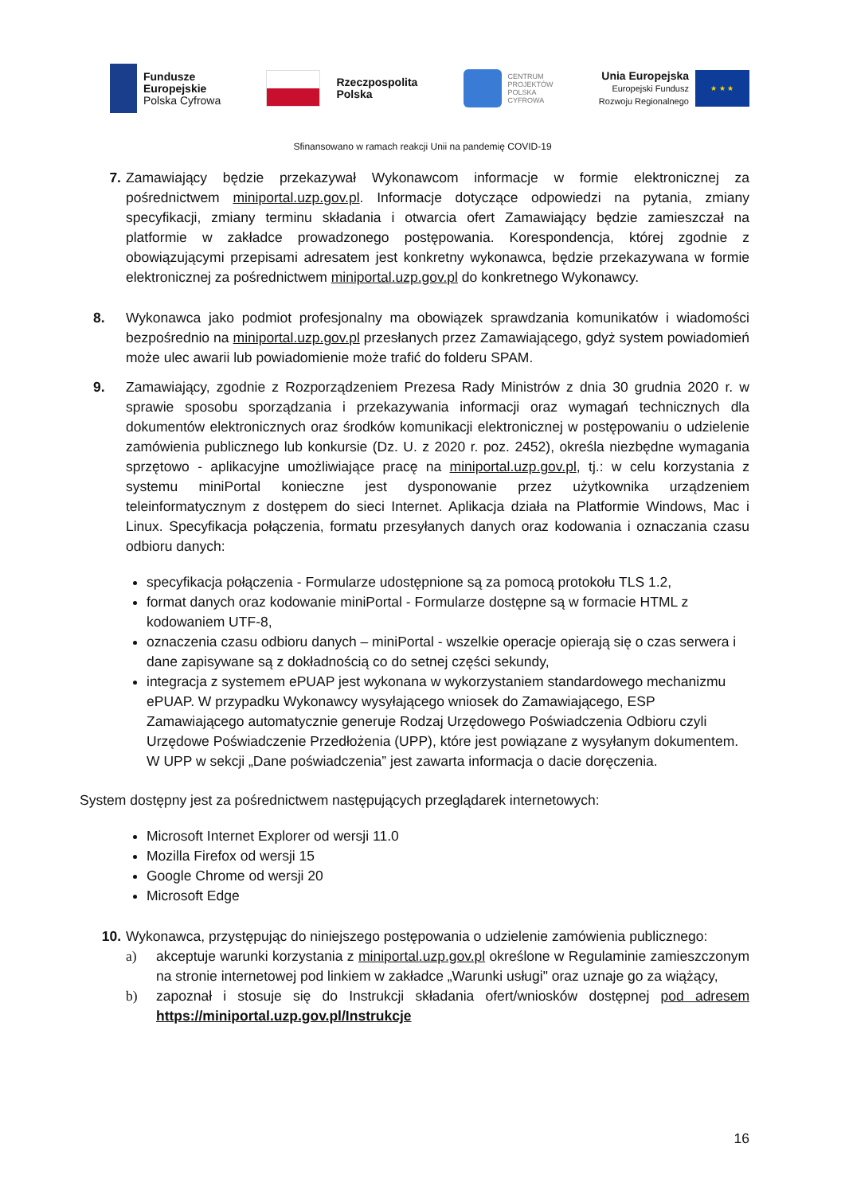Fundusze
Europejskie
Polska Cyfrowa
Rzeczpospolita
Polska
CENTRUM
PROJEKTÓW
POLSKA
CYFROWA
Unia Europejska
Europejski Fundusz
Rozwoju Regionalnego
★ ★ ★
Sfinansowano w ramach reakcji Unii na pandemię COVID-19
7. Zamawiający będzie przekazywał Wykonawcom informacje w formie elektronicznej za pośrednictwem miniportal.uzp.gov.pl. Informacje dotyczące odpowiedzi na pytania, zmiany specyfikacji, zmiany terminu składania i otwarcia ofert Zamawiający będzie zamieszczał na platformie w zakładce prowadzonego postępowania. Korespondencja, której zgodnie z obowiązującymi przepisami adresatem jest konkretny wykonawca, będzie przekazywana w formie elektronicznej za pośrednictwem miniportal.uzp.gov.pl do konkretnego Wykonawcy.
8. Wykonawca jako podmiot profesjonalny ma obowiązek sprawdzania komunikatów i wiadomości bezpośrednio na miniportal.uzp.gov.pl przesłanych przez Zamawiającego, gdyż system powiadomień może ulec awarii lub powiadomienie może trafić do folderu SPAM.
9. Zamawiający, zgodnie z Rozporządzeniem Prezesa Rady Ministrów z dnia 30 grudnia 2020 r. w sprawie sposobu sporządzania i przekazywania informacji oraz wymagań technicznych dla dokumentów elektronicznych oraz środków komunikacji elektronicznej w postępowaniu o udzielenie zamówienia publicznego lub konkursie (Dz. U. z 2020 r. poz. 2452), określa niezbędne wymagania sprzętowo - aplikacyjne umożliwiające pracę na miniportal.uzp.gov.pl, tj.: w celu korzystania z systemu miniPortal konieczne jest dysponowanie przez użytkownika urządzeniem teleinformatycznym z dostępem do sieci Internet. Aplikacja działa na Platformie Windows, Mac i Linux. Specyfikacja połączenia, formatu przesyłanych danych oraz kodowania i oznaczania czasu odbioru danych:
specyfikacja połączenia - Formularze udostępnione są za pomocą protokołu TLS 1.2,
format danych oraz kodowanie miniPortal - Formularze dostępne są w formacie HTML z kodowaniem UTF-8,
oznaczenia czasu odbioru danych – miniPortal - wszelkie operacje opierają się o czas serwera i dane zapisywane są z dokładnością co do setnej części sekundy,
integracja z systemem ePUAP jest wykonana w wykorzystaniem standardowego mechanizmu ePUAP. W przypadku Wykonawcy wysyłającego wniosek do Zamawiającego, ESP Zamawiającego automatycznie generuje Rodzaj Urzędowego Poświadczenia Odbioru czyli Urzędowe Poświadczenie Przedłożenia (UPP), które jest powiązane z wysyłanym dokumentem. W UPP w sekcji „Dane poświadczenia” jest zawarta informacja o dacie doręczenia.
System dostępny jest za pośrednictwem następujących przeglądarek internetowych:
Microsoft Internet Explorer od wersji 11.0
Mozilla Firefox od wersji 15
Google Chrome od wersji 20
Microsoft Edge
10. Wykonawca, przystępując do niniejszego postępowania o udzielenie zamówienia publicznego:
a) akceptuje warunki korzystania z miniportal.uzp.gov.pl określone w Regulaminie zamieszczonym na stronie internetowej pod linkiem w zakładce „Warunki usługi" oraz uznaje go za wiążący,
b) zapoznał i stosuje się do Instrukcji składania ofert/wniosków dostępnej pod adresem https://miniportal.uzp.gov.pl/Instrukcje
16